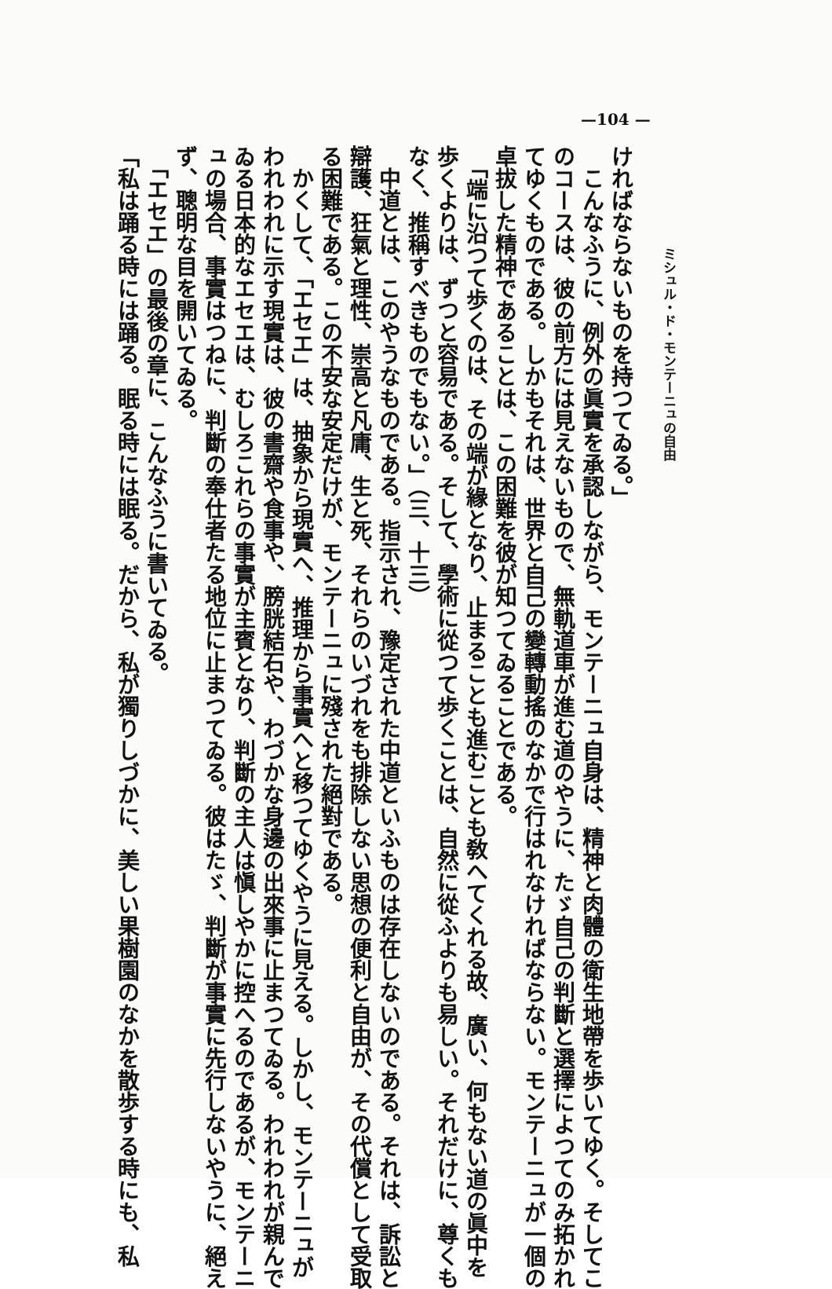—104 —
ミシュル・ド・モンテーニュの自由
ければならないものを持つてゐる。」
　こんなふうに、例外の眞實を承認しながら、モンテーニュ自身は、精神と肉體の衛生地帶を歩いてゆく。そしてこ
のコースは、彼の前方には見えないもので、無軌道車が進む道のやうに、たゞ自己の判斷と選擇によつてのみ拓かれ
てゆくものである。しかもそれは、世界と自己の變轉動搖のなかで行はれなければならない。モンテーニュが一個の
卓拔した精神であることは、この困難を彼が知つてゐることである。
　「端に沿つて歩くのは、その端が緣となり、止まることも進むことも敎へてくれる故、廣い、何もない道の眞中を
歩くよりは、ずつと容易である。そして、學術に從つて歩くことは、自然に從ふよりも易しい。それだけに、尊くも
なく、推稱すべきものでもない。」（三、十三）
　中道とは、このやうなものである。指示され、豫定された中道といふものは存在しないのである。それは、訴訟と
辯護、狂氣と理性、崇高と凡庸、生と死、それらのいづれをも排除しない思想の便利と自由が、その代償として受取
る困難である。この不安な安定だけが、モンテーニュに殘された絕對である。
　かくして、「エセエ」は、抽象から現實へ、推理から事實へと移つてゆくやうに見える。しかし、モンテーニュが
われわれに示す現實は、彼の書齋や食事や、膀胱結石や、わづかな身邊の出來事に止まつてゐる。われわれが親んで
ゐる日本的なエセエは、むしろこれらの事實が主賓となり、判斷の主人は愼しやかに控へるのであるが、モンテーニ
ュの場合、事實はつねに、判斷の奉仕者たる地位に止まつてゐる。彼はたゞ、判斷が事實に先行しないやうに、絕え
ず、聰明な目を開いてゐる。
　「エセエ」の最後の章に、こんなふうに書いてゐる。
「私は踊る時には踊る。眠る時には眠る。だから、私が獨りしづかに、美しい果樹園のなかを散歩する時にも、私